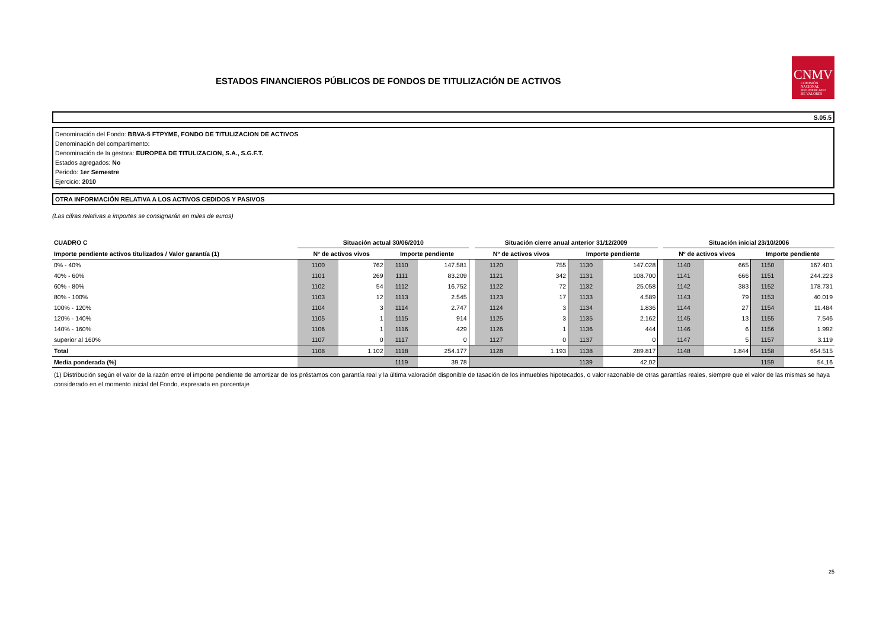ESTADOS FINANCIEROS PÚBLICOS DE FONDOS DE TITULIZACIÓN DE ACTIVOS
CNMV
COMISIÓN
NACIONAL
DEL MERCADO
DE VALORES
S.05.5
Denominación del Fondo: BBVA-5 FTPYME, FONDO DE TITULIZACION DE ACTIVOS
Denominación del compartimento:
Denominación de la gestora: EUROPEA DE TITULIZACION, S.A., S.G.F.T.
Estados agregados: No
Periodo: 1er Semestre
Ejercicio: 2010
OTRA INFORMACIÓN RELATIVA A LOS ACTIVOS CEDIDOS Y PASIVOS
(Las cifras relativas a importes se consignarán en miles de euros)
| CUADRO C | Situación actual 30/06/2010 | | | | | Situación cierre anual anterior 31/12/2009 | | | | | Situación inicial 23/10/2006 | | | |
| Importe pendiente activos titulizados / Valor garantía (1) | Nº de activos vivos | | Importe pendiente | | | Nº de activos vivos | | Importe pendiente | | | Nº de activos vivos | | Importe pendiente | |
| 0% - 40% | 1100 | 762 | 1110 | 147.581 | | 1120 | 755 | 1130 | 147.028 | | 1140 | 665 | 1150 | 167.401 |
| 40% - 60% | 1101 | 269 | 1111 | 83.209 | | 1121 | 342 | 1131 | 108.700 | | 1141 | 666 | 1151 | 244.223 |
| 60% - 80% | 1102 | 54 | 1112 | 16.752 | | 1122 | 72 | 1132 | 25.058 | | 1142 | 383 | 1152 | 178.731 |
| 80% - 100% | 1103 | 12 | 1113 | 2.545 | | 1123 | 17 | 1133 | 4.589 | | 1143 | 79 | 1153 | 40.019 |
| 100% - 120% | 1104 | 3 | 1114 | 2.747 | | 1124 | 3 | 1134 | 1.836 | | 1144 | 27 | 1154 | 11.484 |
| 120% - 140% | 1105 | 1 | 1115 | 914 | | 1125 | 3 | 1135 | 2.162 | | 1145 | 13 | 1155 | 7.546 |
| 140% - 160% | 1106 | 1 | 1116 | 429 | | 1126 | 1 | 1136 | 444 | | 1146 | 6 | 1156 | 1.992 |
| superior al 160% | 1107 | 0 | 1117 | 0 | | 1127 | 0 | 1137 | 0 | | 1147 | 5 | 1157 | 3.119 |
| Total | 1108 | 1.102 | 1118 | 254.177 | | 1128 | 1.193 | 1138 | 289.817 | | 1148 | 1.844 | 1158 | 654.515 |
| Media ponderada (%) | | | 1119 | 39,78 | | | | 1139 | 42,02 | | | | 1159 | 54,16 |
(1) Distribución según el valor de la razón entre el importe pendiente de amortizar de los préstamos con garantía real y la última valoración disponible de tasación de los inmuebles hipotecados, o valor razonable de otras garantías reales, siempre que el valor de las mismas se haya considerado en el momento inicial del Fondo, expresada en porcentaje
25